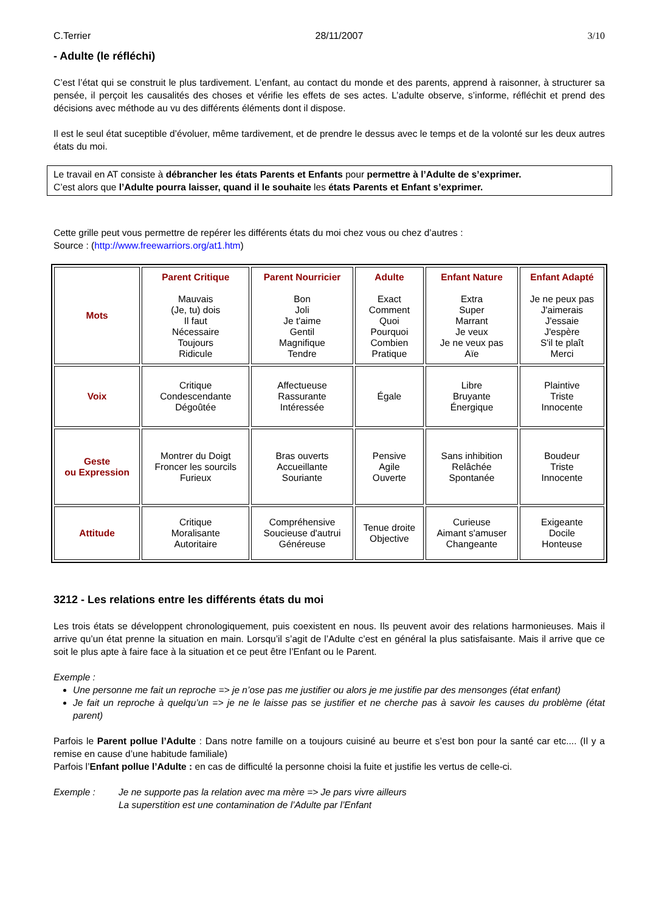C.Terrier 28/11/2007 3/10
- Adulte (le réfléchi)
C’est l’état qui se construit le plus tardivement. L’enfant, au contact du monde et des parents, apprend à raisonner, à structurer sa pensée, il perçoit les causalités des choses et vérifie les effets de ses actes. L’adulte observe, s’informe, réfléchit et prend des décisions avec méthode au vu des différents éléments dont il dispose.
Il est le seul état suceptible d’évoluer, même tardivement, et de prendre le dessus avec le temps et de la volonté sur les deux autres états du moi.
Le travail en AT consiste à débrancher les états Parents et Enfants pour permettre à l’Adulte de s’exprimer.
C’est alors que l’Adulte pourra laisser, quand il le souhaite les états Parents et Enfant s’exprimer.
Cette grille peut vous permettre de repérer les différents états du moi chez vous ou chez d’autres :
Source : (http://www.freewarriors.org/at1.htm)
| Mots | Parent Critique Mauvais (Je, tu) dois Il faut Nécessaire Toujours Ridicule | Parent Nourricier Bon Joli Je t'aime Gentil Magnifique Tendre | Adulte Exact Comment Quoi Pourquoi Combien Pratique | Enfant Nature Extra Super Marrant Je veux Je ne veux pas Aïe | Enfant Adapté Je ne peux pas J'aimerais J'essaie J'espère S'il te plaît Merci |
| Voix | Critique Condescendante Dégoûtée | Affectueuse Rassurante Intéressée | Égale | Libre Bruyante Énergique | Plaintive Triste Innocente |
| Geste ou Expression | Montrer du Doigt Froncer les sourcils Furieux | Bras ouverts Accueillante Souriante | Pensive Agile Ouverte | Sans inhibition Relâchée Spontanée | Boudeur Triste Innocente |
| Attitude | Critique Moralisante Autoritaire | Compréhensive Soucieuse d'autrui Généreuse | Tenue droite Objective | Curieuse Aimant s'amuser Changeante | Exigeante Docile Honteuse |
3212 - Les relations entre les différents états du moi
Les trois états se développent chronologiquement, puis coexistent en nous. Ils peuvent avoir des relations harmonieuses. Mais il arrive qu’un état prenne la situation en main. Lorsqu’il s’agit de l’Adulte c’est en général la plus satisfaisante. Mais il arrive que ce soit le plus apte à faire face à la situation et ce peut être l’Enfant ou le Parent.
Exemple :
Une personne me fait un reproche => je n’ose pas me justifier ou alors je me justifie par des mensonges (état enfant)
Je fait un reproche à quelqu’un => je ne le laisse pas se justifier et ne cherche pas à savoir les causes du problème (état parent)
Parfois le Parent pollue l’Adulte : Dans notre famille on a toujours cuisiné au beurre et s’est bon pour la santé car etc.... (Il y a remise en cause d’une habitude familiale)
Parfois l’Enfant pollue l’Adulte : en cas de difficulté la personne choisi la fuite et justifie les vertus de celle-ci.
Exemple : Je ne supporte pas la relation avec ma mère => Je pars vivre ailleurs
La superstition est une contamination de l’Adulte par l’Enfant